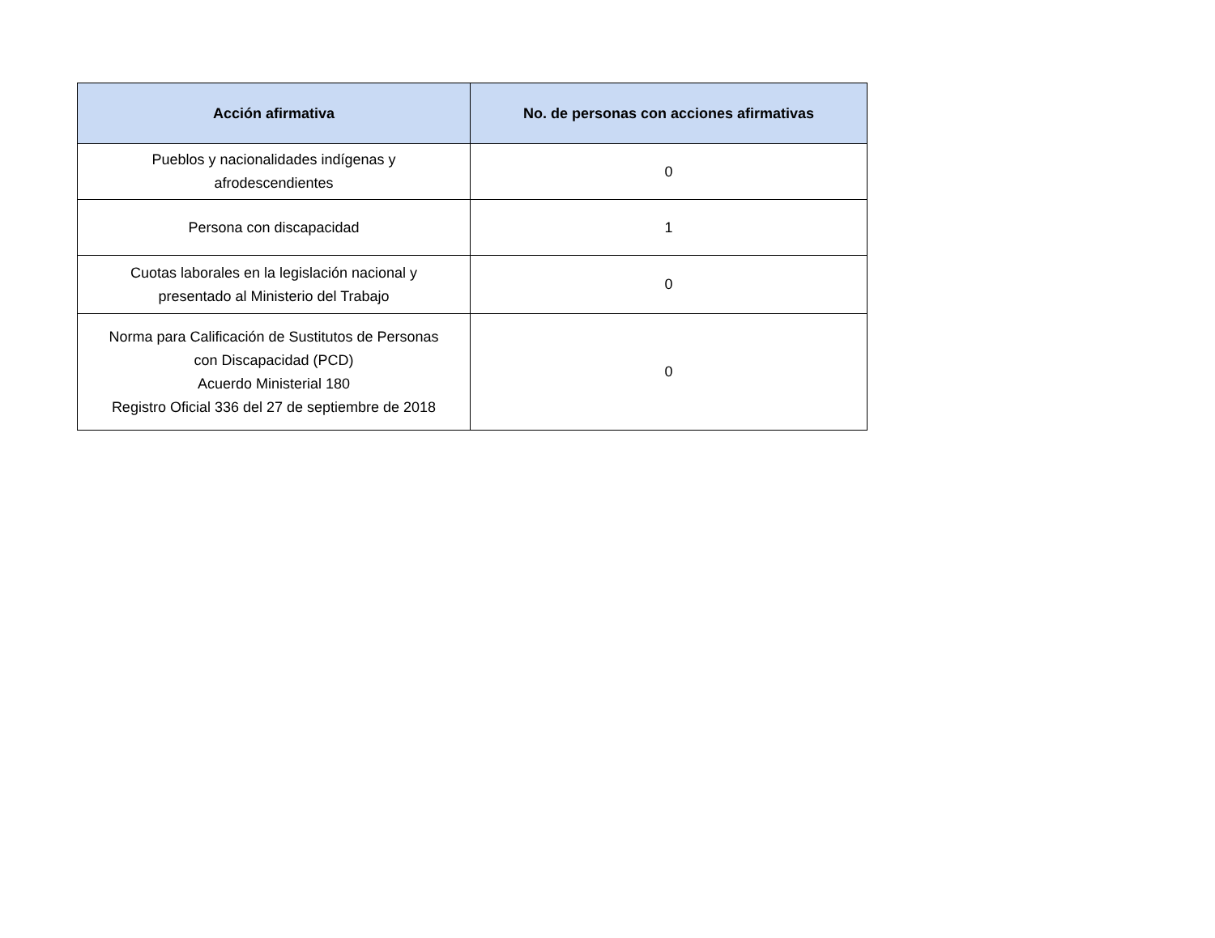| Acción afirmativa | No. de personas con acciones afirmativas |
| --- | --- |
| Pueblos y nacionalidades indígenas y afrodescendientes | 0 |
| Persona con discapacidad | 1 |
| Cuotas laborales en la legislación nacional y presentado al Ministerio del Trabajo | 0 |
| Norma para Calificación de Sustitutos de Personas con Discapacidad (PCD) Acuerdo Ministerial 180 Registro Oficial 336 del 27 de septiembre de 2018 | 0 |